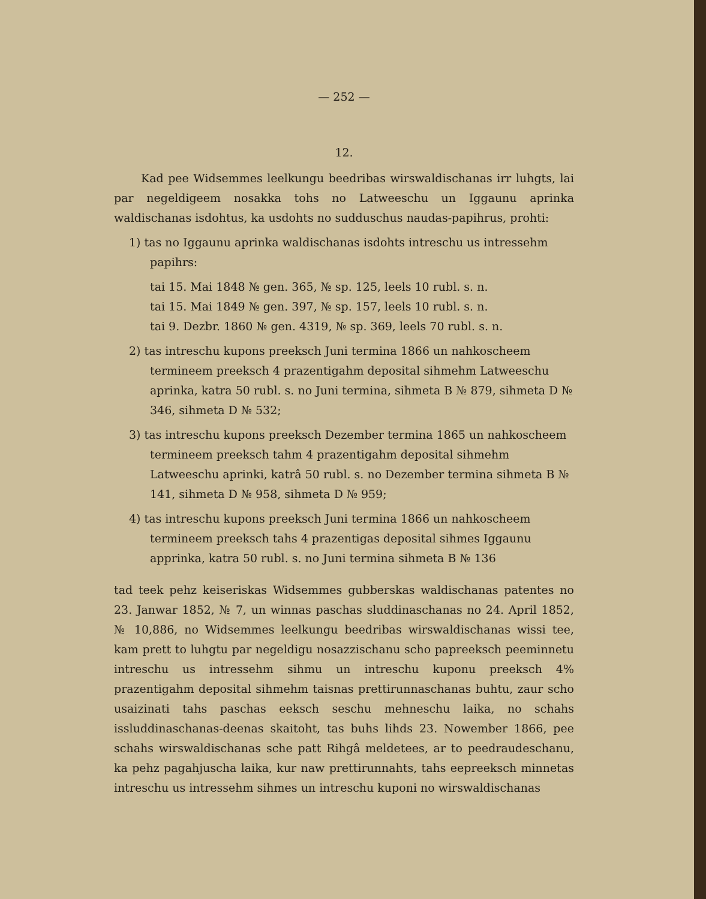— 252 —
12.
Kad pee Widsemmes leelkungu beedribas wirswaldischanas irr luhgts, lai par negeldigeem nosakka tohs no Latweeschu un Iggaunu aprinka waldischanas isdohtus, ka usdohts no sudduschus naudas-papihrus, prohti:
1) tas no Iggaunu aprinka waldischanas isdohts intreschu us intressehm papihrs:
tai 15. Mai 1848 № gen. 365, № sp. 125, leels 10 rubl. s. n.
tai 15. Mai 1849 № gen. 397, № sp. 157, leels 10 rubl. s. n.
tai 9. Dezbr. 1860 № gen. 4319, № sp. 369, leels 70 rubl. s. n.
2) tas intreschu kupons preeksch Juni termina 1866 un nahkoscheem termineem preeksch 4 prazentigahm deposital sihmehm Latweeschu aprinka, katra 50 rubl. s. no Juni termina, sihmeta B № 879, sihmeta D № 346, sihmeta D № 532;
3) tas intreschu kupons preeksch Dezember termina 1865 un nahkoscheem termineem preeksch tahm 4 prazentigahm deposital sihmehm Latweeschu aprinki, katrâ 50 rubl. s. no Dezember termina sihmeta B № 141, sihmeta D № 958, sihmeta D № 959;
4) tas intreschu kupons preeksch Juni termina 1866 un nahkoscheem termineem preeksch tahs 4 prazentigas deposital sihmes Iggaunu apprinka, katra 50 rubl. s. no Juni termina sihmeta B № 136
tad teek pehz keiseriskas Widsemmes gubberskas waldischanas patentes no 23. Janwar 1852, № 7, un winnas paschas sluddinaschanas no 24. April 1852, № 10,886, no Widsemmes leelkungu beedribas wirswaldischanas wissi tee, kam prett to luhgtu par negeldigu nosazzischanu scho papreeksch peeminnetu intreschu us intressehm sihmu un intreschu kuponu preeksch 4% prazentigahm deposital sihmehm taisnas prettirunnaschanas buhtu, zaur scho usaizinati tahs paschas eeksch seschu mehneschu laika, no schahs issluddinaschanas-deenas skaitoht, tas buhs lihds 23. Nowember 1866, pee schahs wirswaldischanas sche patt Rihgâ meldetees, ar to peedraudeschanu, ka pehz pagahjuscha laika, kur naw prettirunnahts, tahs eepreeksch minnetas intreschu us intressehm sihmes un intreschu kuponi no wirswaldischanas